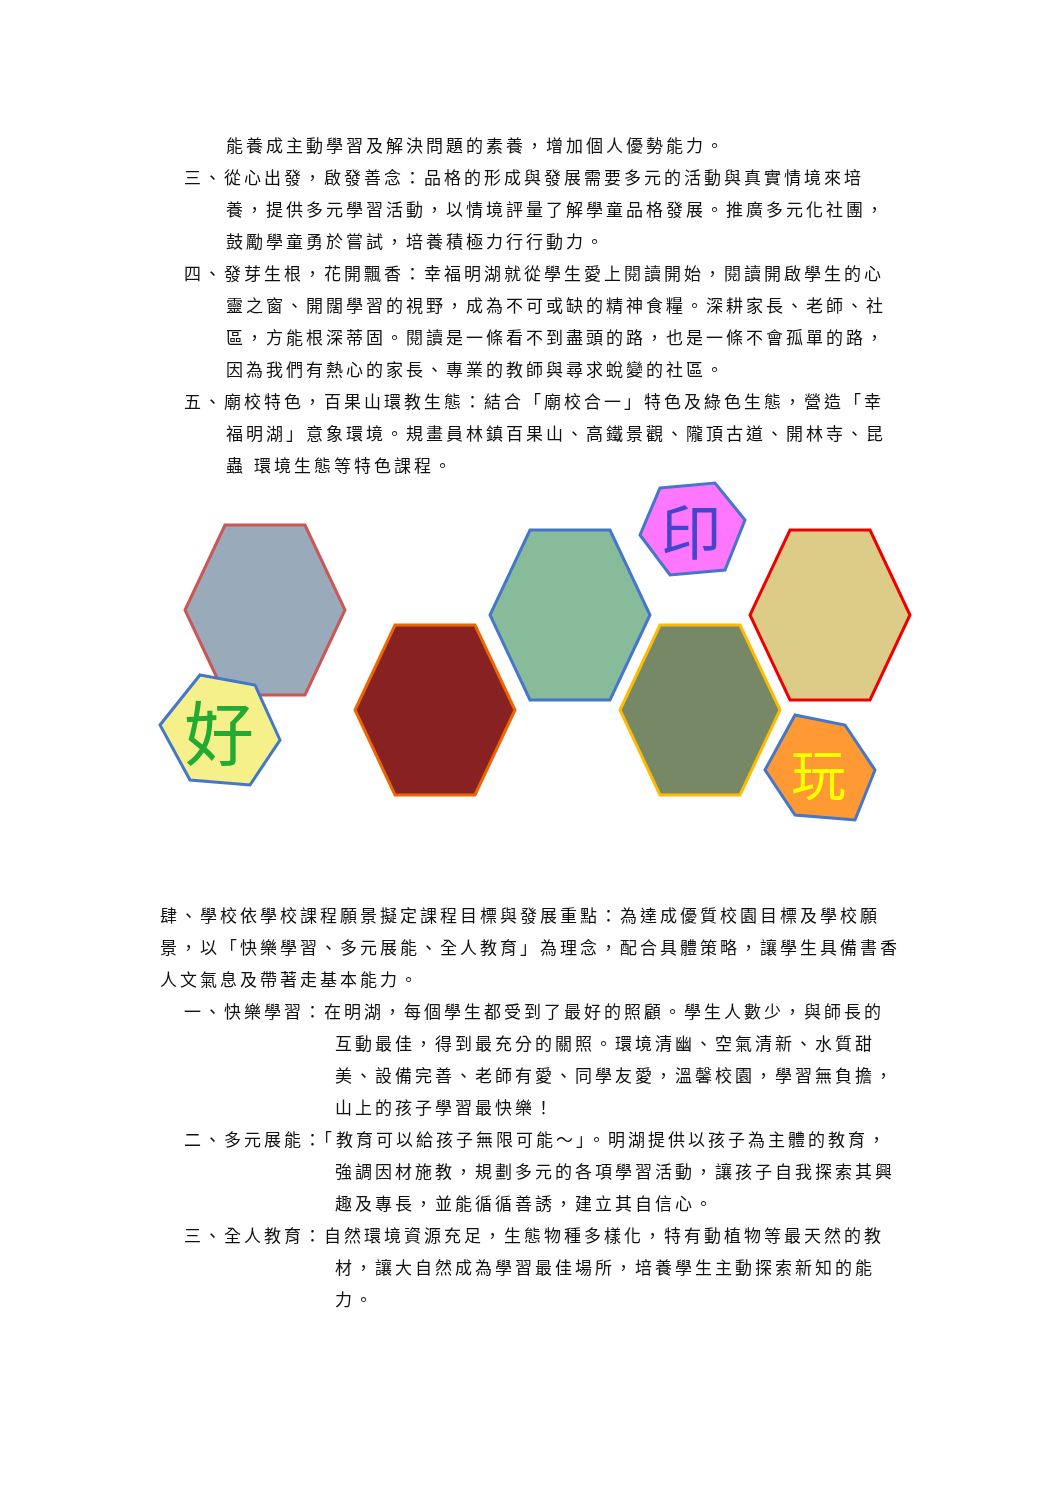能養成主動學習及解決問題的素養，增加個人優勢能力。
三、從心出發，啟發善念：品格的形成與發展需要多元的活動與真實情境來培養，提供多元學習活動，以情境評量了解學童品格發展。推廣多元化社團，鼓勵學童勇於嘗試，培養積極力行行動力。
四、發芽生根，花開飄香：幸福明湖就從學生愛上閱讀開始，閱讀開啟學生的心靈之窗、開闊學習的視野，成為不可或缺的精神食糧。深耕家長、老師、社區，方能根深蒂固。閱讀是一條看不到盡頭的路，也是一條不會孤單的路，因為我們有熱心的家長、專業的教師與尋求蛻變的社區。
五、廟校特色，百果山環教生態：結合「廟校合一」特色及綠色生態，營造「幸福明湖」意象環境。規畫員林鎮百果山、高鐵景觀、隴頂古道、開林寺、昆蟲 環境生態等特色課程。
好
印
玩
肆、學校依學校課程願景擬定課程目標與發展重點：為達成優質校園目標及學校願景，以「快樂學習、多元展能、全人教育」為理念，配合具體策略，讓學生具備書香人文氣息及帶著走基本能力。
一、快樂學習：在明湖，每個學生都受到了最好的照顧。學生人數少，與師長的互動最佳，得到最充分的關照。環境清幽、空氣清新、水質甜美、設備完善、老師有愛、同學友愛，溫馨校園，學習無負擔，山上的孩子學習最快樂！
二、多元展能：「教育可以給孩子無限可能～」。明湖提供以孩子為主體的教育，強調因材施教，規劃多元的各項學習活動，讓孩子自我探索其興趣及專長，並能循循善誘，建立其自信心。
三、全人教育：自然環境資源充足，生態物種多樣化，特有動植物等最天然的教材，讓大自然成為學習最佳場所，培養學生主動探索新知的能力。